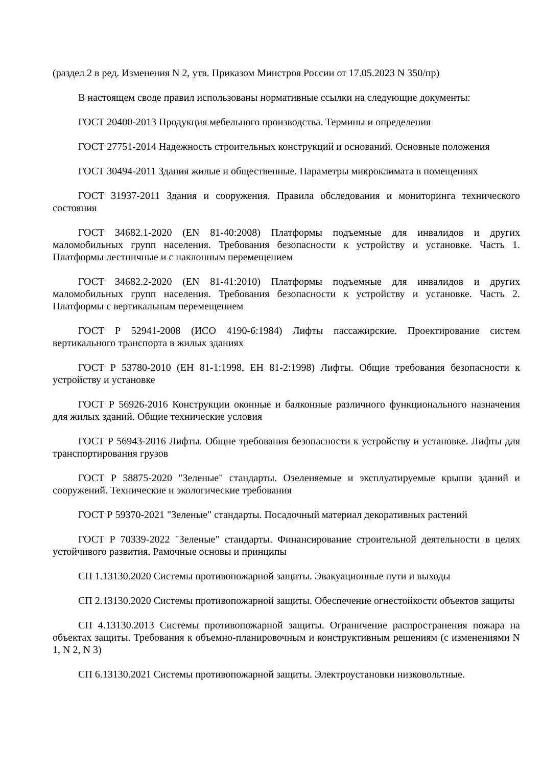(раздел 2 в ред. Изменения N 2, утв. Приказом Минстроя России от 17.05.2023 N 350/пр)
В настоящем своде правил использованы нормативные ссылки на следующие документы:
ГОСТ 20400-2013 Продукция мебельного производства. Термины и определения
ГОСТ 27751-2014 Надежность строительных конструкций и оснований. Основные положения
ГОСТ 30494-2011 Здания жилые и общественные. Параметры микроклимата в помещениях
ГОСТ 31937-2011 Здания и сооружения. Правила обследования и мониторинга технического состояния
ГОСТ 34682.1-2020 (EN 81-40:2008) Платформы подъемные для инвалидов и других маломобильных групп населения. Требования безопасности к устройству и установке. Часть 1. Платформы лестничные и с наклонным перемещением
ГОСТ 34682.2-2020 (EN 81-41:2010) Платформы подъемные для инвалидов и других маломобильных групп населения. Требования безопасности к устройству и установке. Часть 2. Платформы с вертикальным перемещением
ГОСТ Р 52941-2008 (ИСО 4190-6:1984) Лифты пассажирские. Проектирование систем вертикального транспорта в жилых зданиях
ГОСТ Р 53780-2010 (ЕН 81-1:1998, ЕН 81-2:1998) Лифты. Общие требования безопасности к устройству и установке
ГОСТ Р 56926-2016 Конструкции оконные и балконные различного функционального назначения для жилых зданий. Общие технические условия
ГОСТ Р 56943-2016 Лифты. Общие требования безопасности к устройству и установке. Лифты для транспортирования грузов
ГОСТ Р 58875-2020 "Зеленые" стандарты. Озеленяемые и эксплуатируемые крыши зданий и сооружений. Технические и экологические требования
ГОСТ Р 59370-2021 "Зеленые" стандарты. Посадочный материал декоративных растений
ГОСТ Р 70339-2022 "Зеленые" стандарты. Финансирование строительной деятельности в целях устойчивого развития. Рамочные основы и принципы
СП 1.13130.2020 Системы противопожарной защиты. Эвакуационные пути и выходы
СП 2.13130.2020 Системы противопожарной защиты. Обеспечение огнестойкости объектов защиты
СП 4.13130.2013 Системы противопожарной защиты. Ограничение распространения пожара на объектах защиты. Требования к объемно-планировочным и конструктивным решениям (с изменениями N 1, N 2, N 3)
СП 6.13130.2021 Системы противопожарной защиты. Электроустановки низковольтные.